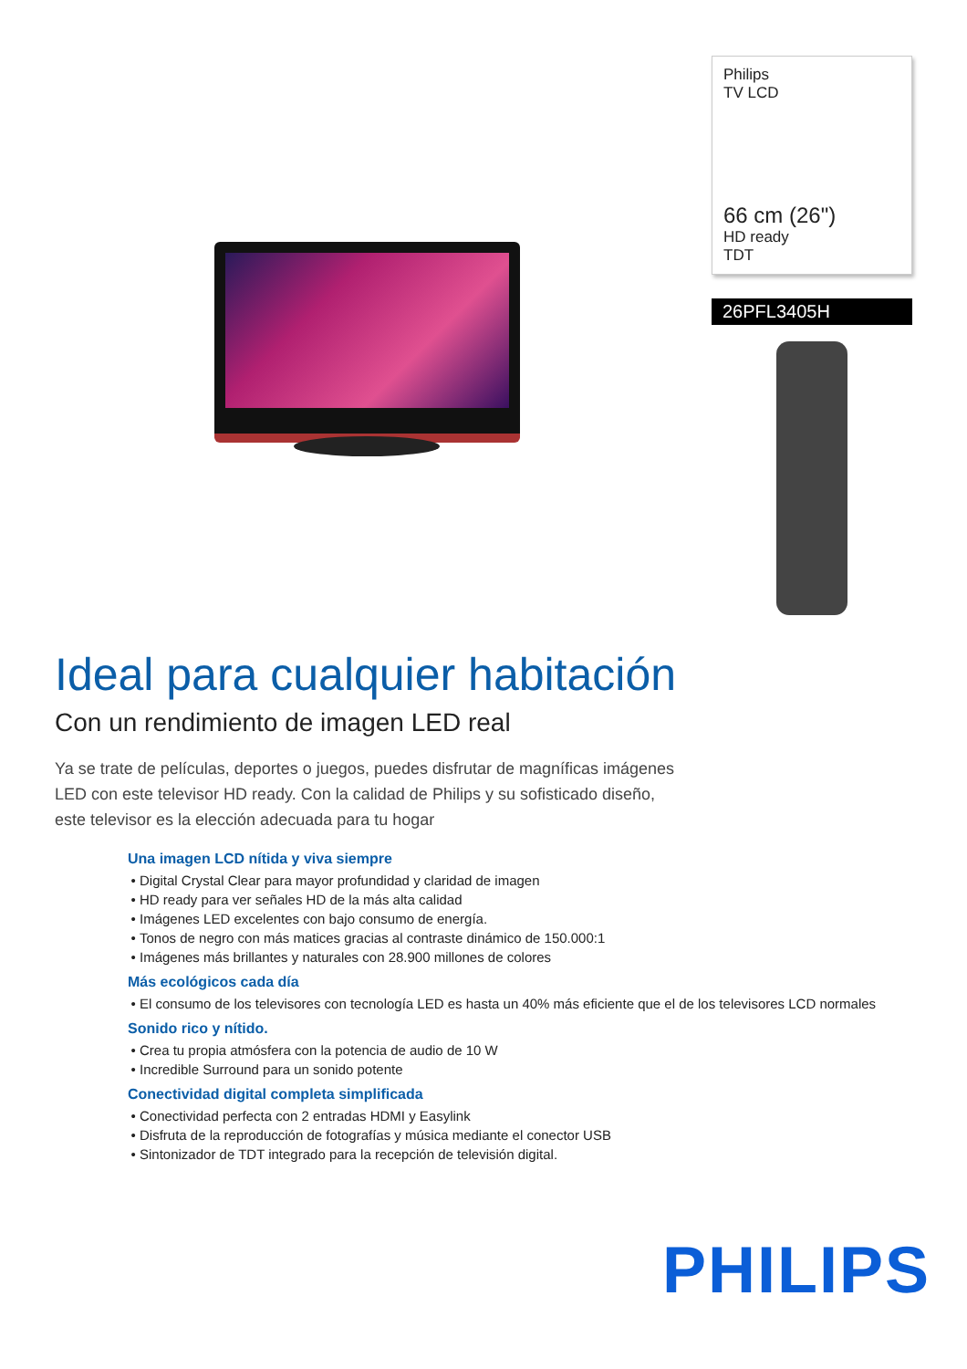Philips
TV LCD
66 cm (26")
HD ready
TDT
26PFL3405H
Ideal para cualquier habitación
Con un rendimiento de imagen LED real
Ya se trate de películas, deportes o juegos, puedes disfrutar de magníficas imágenes LED con este televisor HD ready. Con la calidad de Philips y su sofisticado diseño, este televisor es la elección adecuada para tu hogar
Una imagen LCD nítida y viva siempre
Digital Crystal Clear para mayor profundidad y claridad de imagen
HD ready para ver señales HD de la más alta calidad
Imágenes LED excelentes con bajo consumo de energía.
Tonos de negro con más matices gracias al contraste dinámico de 150.000:1
Imágenes más brillantes y naturales con 28.900 millones de colores
Más ecológicos cada día
El consumo de los televisores con tecnología LED es hasta un 40% más eficiente que el de los televisores LCD normales
Sonido rico y nítido.
Crea tu propia atmósfera con la potencia de audio de 10 W
Incredible Surround para un sonido potente
Conectividad digital completa simplificada
Conectividad perfecta con 2 entradas HDMI y Easylink
Disfruta de la reproducción de fotografías y música mediante el conector USB
Sintonizador de TDT integrado para la recepción de televisión digital.
PHILIPS